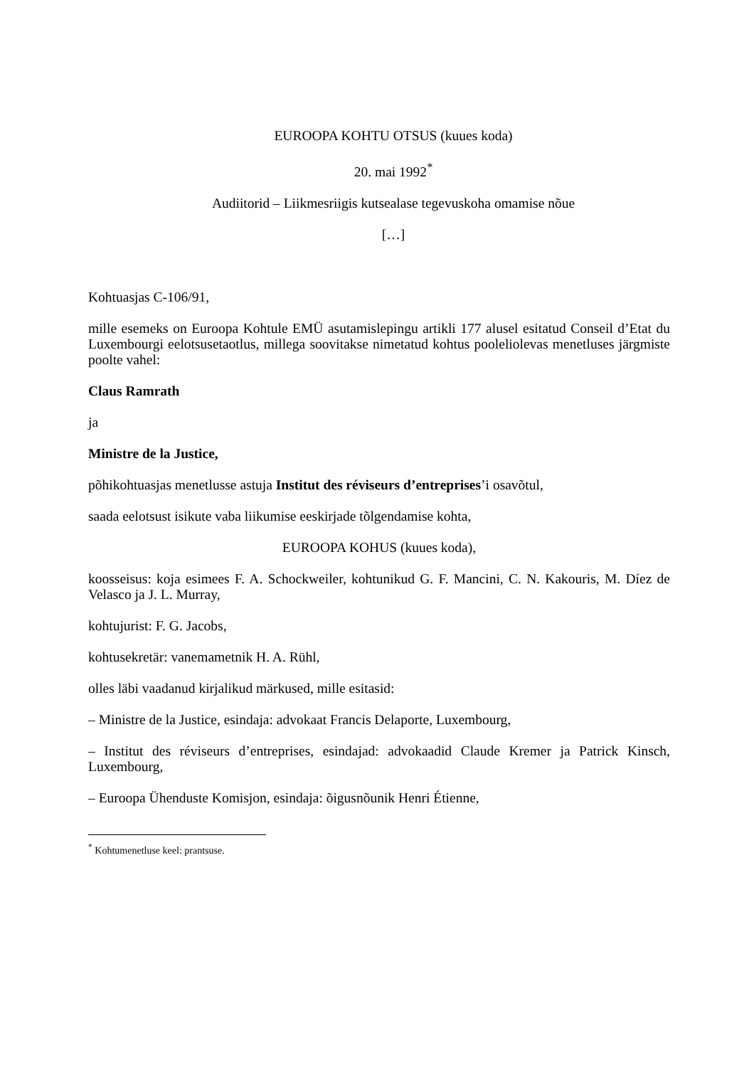EUROOPA KOHTU OTSUS (kuues koda)
20. mai 1992<sup>*</sup>
Audiitorid – Liikmesriigis kutsealase tegevuskoha omamise nõue
[…]
Kohtuasjas C-106/91,
mille esemeks on Euroopa Kohtule EMÜ asutamislepingu artikli 177 alusel esitatud Conseil d’Etat du Luxembourgi eelotsusetaotlus, millega soovitakse nimetatud kohtus pooleliolevas menetluses järgmiste poolte vahel:
Claus Ramrath
ja
Ministre de la Justice,
põhikohtuasjas menetlusse astuja Institut des réviseurs d’entreprises’i osavõtul,
saada eelotsust isikute vaba liikumise eeskirjade tõlgendamise kohta,
EUROOPA KOHUS (kuues koda),
koosseisus: koja esimees F. A. Schockweiler, kohtunikud G. F. Mancini, C. N. Kakouris, M. Díez de Velasco ja J. L. Murray,
kohtujurist: F. G. Jacobs,
kohtusekretär: vanemametnik H. A. Rühl,
olles läbi vaadanud kirjalikud märkused, mille esitasid:
– Ministre de la Justice, esindaja: advokaat Francis Delaporte, Luxembourg,
– Institut des réviseurs d’entreprises, esindajad: advokaadid Claude Kremer ja Patrick Kinsch, Luxembourg,
– Euroopa Ühenduste Komisjon, esindaja: õigusnõunik Henri Étienne,
<sup>*</sup> Kohtumenetluse keel: prantsuse.